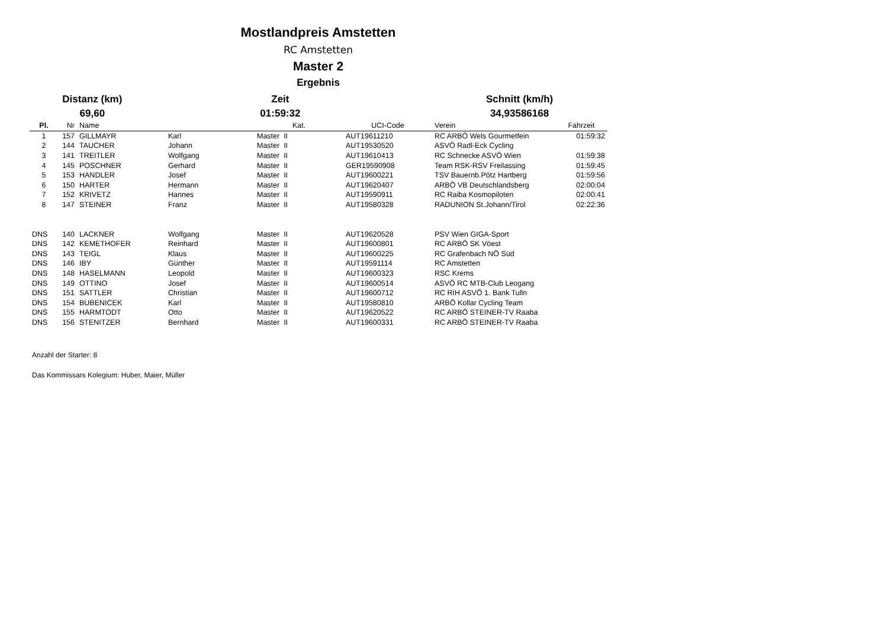Mostlandpreis Amstetten
RC Amstetten
Master 2
Ergebnis
Distanz (km)
69,60
Zeit
01:59:32
Schnitt (km/h)
34,93586168
| Pl. | Nr | Name | | Kat. | UCI-Code | Verein | Fahrzeit |
| --- | --- | --- | --- | --- | --- | --- | --- |
| 1 | 157 | GILLMAYR | Karl | Master II | AUT19611210 | RC ARBÖ Wels Gourmetfein | 01:59:32 |
| 2 | 144 | TAUCHER | Johann | Master II | AUT19530520 | ASVÖ Radl-Eck Cycling | |
| 3 | 141 | TREITLER | Wolfgang | Master II | AUT19610413 | RC Schnecke ASVÖ Wien | 01:59:38 |
| 4 | 145 | POSCHNER | Gerhard | Master II | GER19590908 | Team RSK-RSV Freilassing | 01:59:45 |
| 5 | 153 | HANDLER | Josef | Master II | AUT19600221 | TSV Bauernb.Pötz Hartberg | 01:59:56 |
| 6 | 150 | HARTER | Hermann | Master II | AUT19620407 | ARBÖ VB Deutschlandsberg | 02:00:04 |
| 7 | 152 | KRIVETZ | Hannes | Master II | AUT19590911 | RC Raiba Kosmopiloten | 02:00:41 |
| 8 | 147 | STEINER | Franz | Master II | AUT19580328 | RADUNION St.Johann/Tirol | 02:22:36 |
| DNS | 140 | LACKNER | Wolfgang | Master II | AUT19620528 | PSV Wien GIGA-Sport | |
| DNS | 142 | KEMETHOFER | Reinhard | Master II | AUT19600801 | RC ARBÖ SK Vöest | |
| DNS | 143 | TEIGL | Klaus | Master II | AUT19600225 | RC Grafenbach NÖ Süd | |
| DNS | 146 | IBY | Günther | Master II | AUT19591114 | RC Amstetten | |
| DNS | 148 | HASELMANN | Leopold | Master II | AUT19600323 | RSC Krems | |
| DNS | 149 | OTTINO | Josef | Master II | AUT19600514 | ASVÖ RC MTB-Club Leogang | |
| DNS | 151 | SATTLER | Christian | Master II | AUT19600712 | RC RIH ASVÖ 1. Bank Tulln | |
| DNS | 154 | BUBENICEK | Karl | Master II | AUT19580810 | ARBÖ Kollar Cycling Team | |
| DNS | 155 | HARMTODT | Otto | Master II | AUT19620522 | RC ARBÖ STEINER-TV Raaba | |
| DNS | 156 | STENITZER | Bernhard | Master II | AUT19600331 | RC ARBÖ STEINER-TV Raaba | |
Anzahl der Starter: 8
Das Kommissars Kolegium: Huber, Maier, Müller